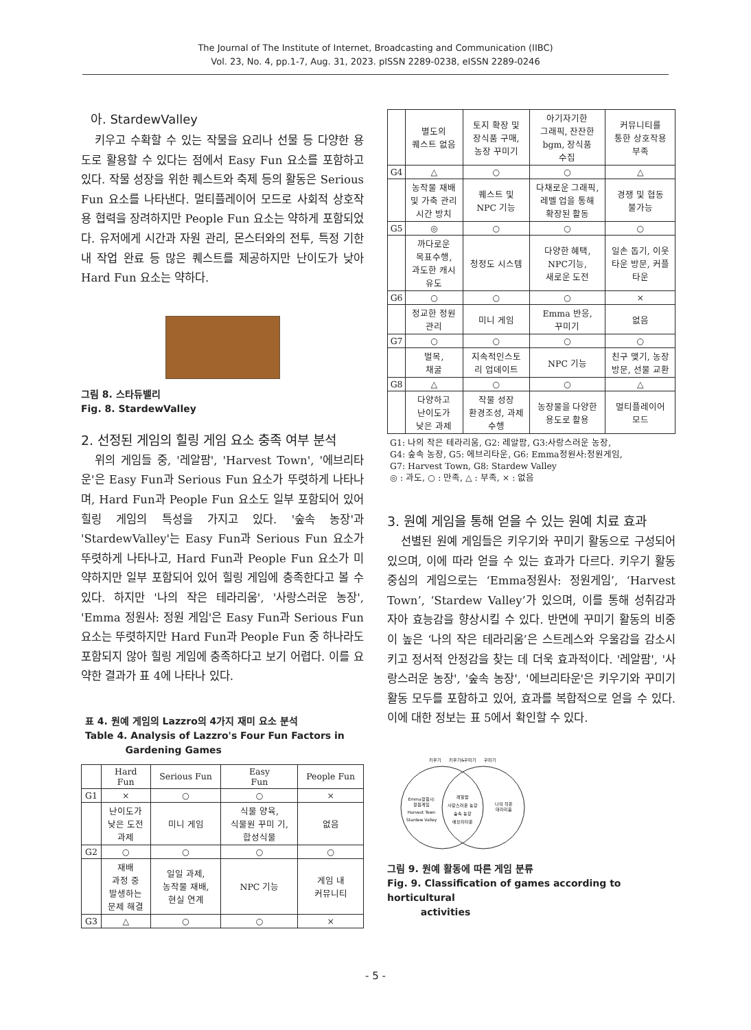The Journal of The Institute of Internet, Broadcasting and Communication (IIBC)
Vol. 23, No. 4, pp.1-7, Aug. 31, 2023. pISSN 2289-0238, eISSN 2289-0246
아. StardewValley
키우고 수확할 수 있는 작물을 요리나 선물 등 다양한 용도로 활용할 수 있다는 점에서 Easy Fun 요소를 포함하고 있다. 작물 성장을 위한 퀘스트와 축제 등의 활동은 Serious Fun 요소를 나타낸다. 멀티플레이어 모드로 사회적 상호작용 협력을 장려하지만 People Fun 요소는 약하게 포함되었다. 유저에게 시간과 자원 관리, 몬스터와의 전투, 특정 기한 내 작업 완료 등 많은 퀘스트를 제공하지만 난이도가 낮아 Hard Fun 요소는 약하다.
그림 8. 스타듀밸리
Fig. 8. StardewValley
2. 선정된 게임의 힐링 게임 요소 충족 여부 분석
위의 게임들 중, '레알팜', 'Harvest Town', '에브리타운'은 Easy Fun과 Serious Fun 요소가 뚜렷하게 나타나며, Hard Fun과 People Fun 요소도 일부 포함되어 있어 힐링 게임의 특성을 가지고 있다. '숲속 농장'과 'StardewValley'는 Easy Fun과 Serious Fun 요소가 뚜렷하게 나타나고, Hard Fun과 People Fun 요소가 미약하지만 일부 포함되어 있어 힐링 게임에 충족한다고 볼 수 있다. 하지만 '나의 작은 테라리움', '사랑스러운 농장', 'Emma 정원사: 정원 게임'은 Easy Fun과 Serious Fun 요소는 뚜렷하지만 Hard Fun과 People Fun 중 하나라도 포함되지 않아 힐링 게임에 충족하다고 보기 어렵다. 이를 요약한 결과가 표 4에 나타나 있다.
표 4. 원예 게임의 Lazzro의 4가지 재미 요소 분석
Table 4. Analysis of Lazzro's Four Fun Factors in
Gardening Games
| | Hard Fun | Serious Fun | Easy Fun | People Fun |
| --- | --- | --- | --- | --- |
| G1 | × | ○ | ○ | × |
| | 난이도가 낮은 도전 과제 | 미니 게임 | 식물 양육, 식물원 꾸미 기, 합성식물 | 없음 |
| G2 | ○ | ○ | ○ | ○ |
| | 재배 과정 중 발생하는 문제 해결 | 일일 과제, 농작물 재배, 현실 연계 | NPC 기능 | 게임 내 커뮤니티 |
| G3 | △ | ○ | ○ | × |
| | 별도의 퀘스트 없음 | 토지 확장 및 장식품 구매, 농장 꾸미기 | 아기자기한 그래픽, 잔잔한 bgm, 장식품 수집 | 커뮤니티를 통한 상호작용 부족 |
| G4 | △ | ○ | ○ | △ |
| | 농작물 재배 및 가축 관리 시간 방치 | 퀘스트 및 NPC 기능 | 다채로운 그래픽, 레벨 업을 통해 확장된 활동 | 경쟁 및 협동 불가능 |
| G5 | ◎ | ○ | ○ | ○ |
| | 까다로운 목표수행, 과도한 캐시 유도 | 청정도 시스템 | 다양한 혜택, NPC기능, 새로운 도전 | 일손 돕기, 이웃 타운 방문, 커플 타운 |
| G6 | ○ | ○ | ○ | × |
| | 정교한 정원 관리 | 미니 게임 | Emma 반응, 꾸미기 | 없음 |
| G7 | ○ | ○ | ○ | ○ |
| | 벌목, 채굴 | 지속적인스토 리 업데이트 | NPC 기능 | 친구 맺기, 농장 방문, 선물 교환 |
| G8 | △ | ○ | ○ | △ |
| | 다양하고 난이도가 낮은 과제 | 작물 성장 환경조성, 과제 수행 | 농장물을 다양한 용도로 활용 | 멀티플레이어 모드 |
G1: 나의 작은 테라리움, G2: 레알팜, G3:사랑스러운 농장,
G4: 숲속 농장, G5: 에브리타운, G6: Emma정원사:정원게임,
G7: Harvest Town, G8: Stardew Valley
◎ : 과도, ○ : 만족, △ : 부족, × : 없음
3. 원예 게임을 통해 얻을 수 있는 원예 치료 효과
선별된 원예 게임들은 키우기와 꾸미기 활동으로 구성되어 있으며, 이에 따라 얻을 수 있는 효과가 다르다. 키우기 활동 중심의 게임으로는 ‘Emma정원사: 정원게임’, ‘Harvest Town’, ‘Stardew Valley’가 있으며, 이를 통해 성취감과 자아 효능감을 향상시킬 수 있다. 반면에 꾸미기 활동의 비중이 높은 ‘나의 작은 테라리움’은 스트레스와 우울감을 감소시키고 정서적 안정감을 찾는 데 더욱 효과적이다. '레알팜', '사랑스러운 농장', '숲속 농장', '에브리타운'은 키우기와 꾸미기 활동 모두를 포함하고 있어, 효과를 복합적으로 얻을 수 있다. 이에 대한 정보는 표 5에서 확인할 수 있다.
키우기
키우기&꾸미기
꾸미기
Emma정원사:
정원게임
Harvest Town
Stardew Valley
레알팜
사랑스러운 농장
숲속 농장
에브리타운
나의 작은
테라리움
그림 9. 원예 활동에 따른 게임 분류
Fig. 9. Classification of games according to horticultural
activities
- 5 -